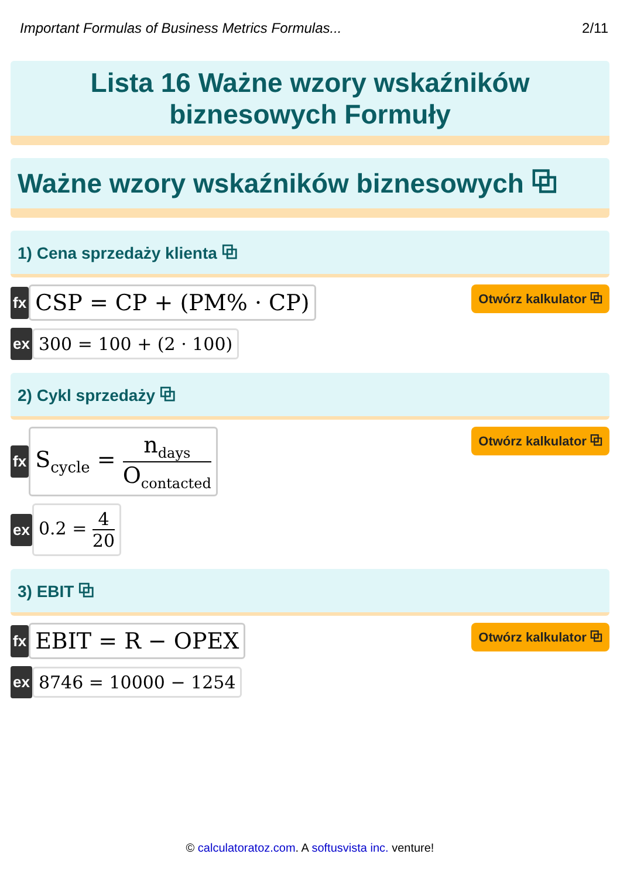Important Formulas of Business Metrics Formulas... 2/11
Lista 16 Ważne wzory wskaźników
biznesowych Formuły
Ważne wzory wskaźników biznesowych ⧉
1) Cena sprzedaży klienta ⧉
fx CSP = CP + (PM% · CP) Otwórz kalkulator ⧉
ex 300 = 100 + (2 · 100)
2) Cykl sprzedaży ⧉
fx S<sub>cycle</sub> = n<sub>days</sub> O<sub>contacted</sub>
Otwórz kalkulator ⧉
ex 0.2 = 4 20
3) EBIT ⧉
fx EBIT = R − OPEX Otwórz kalkulator ⧉
ex 8746 = 10000 − 1254
© calculatoratoz.com. A softusvista inc. venture!